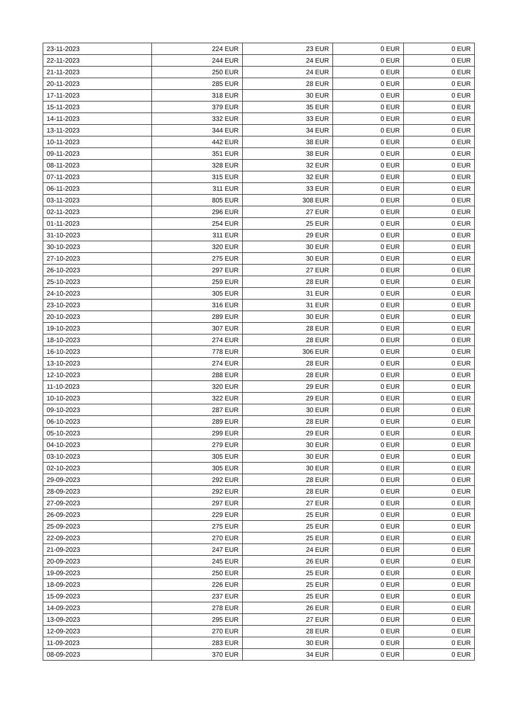| 23-11-2023 | 224 EUR | 23 EUR | 0 EUR | 0 EUR |
| 22-11-2023 | 244 EUR | 24 EUR | 0 EUR | 0 EUR |
| 21-11-2023 | 250 EUR | 24 EUR | 0 EUR | 0 EUR |
| 20-11-2023 | 285 EUR | 28 EUR | 0 EUR | 0 EUR |
| 17-11-2023 | 318 EUR | 30 EUR | 0 EUR | 0 EUR |
| 15-11-2023 | 379 EUR | 35 EUR | 0 EUR | 0 EUR |
| 14-11-2023 | 332 EUR | 33 EUR | 0 EUR | 0 EUR |
| 13-11-2023 | 344 EUR | 34 EUR | 0 EUR | 0 EUR |
| 10-11-2023 | 442 EUR | 38 EUR | 0 EUR | 0 EUR |
| 09-11-2023 | 351 EUR | 38 EUR | 0 EUR | 0 EUR |
| 08-11-2023 | 328 EUR | 32 EUR | 0 EUR | 0 EUR |
| 07-11-2023 | 315 EUR | 32 EUR | 0 EUR | 0 EUR |
| 06-11-2023 | 311 EUR | 33 EUR | 0 EUR | 0 EUR |
| 03-11-2023 | 805 EUR | 308 EUR | 0 EUR | 0 EUR |
| 02-11-2023 | 296 EUR | 27 EUR | 0 EUR | 0 EUR |
| 01-11-2023 | 254 EUR | 25 EUR | 0 EUR | 0 EUR |
| 31-10-2023 | 311 EUR | 29 EUR | 0 EUR | 0 EUR |
| 30-10-2023 | 320 EUR | 30 EUR | 0 EUR | 0 EUR |
| 27-10-2023 | 275 EUR | 30 EUR | 0 EUR | 0 EUR |
| 26-10-2023 | 297 EUR | 27 EUR | 0 EUR | 0 EUR |
| 25-10-2023 | 259 EUR | 28 EUR | 0 EUR | 0 EUR |
| 24-10-2023 | 305 EUR | 31 EUR | 0 EUR | 0 EUR |
| 23-10-2023 | 316 EUR | 31 EUR | 0 EUR | 0 EUR |
| 20-10-2023 | 289 EUR | 30 EUR | 0 EUR | 0 EUR |
| 19-10-2023 | 307 EUR | 28 EUR | 0 EUR | 0 EUR |
| 18-10-2023 | 274 EUR | 28 EUR | 0 EUR | 0 EUR |
| 16-10-2023 | 778 EUR | 306 EUR | 0 EUR | 0 EUR |
| 13-10-2023 | 274 EUR | 28 EUR | 0 EUR | 0 EUR |
| 12-10-2023 | 288 EUR | 28 EUR | 0 EUR | 0 EUR |
| 11-10-2023 | 320 EUR | 29 EUR | 0 EUR | 0 EUR |
| 10-10-2023 | 322 EUR | 29 EUR | 0 EUR | 0 EUR |
| 09-10-2023 | 287 EUR | 30 EUR | 0 EUR | 0 EUR |
| 06-10-2023 | 289 EUR | 28 EUR | 0 EUR | 0 EUR |
| 05-10-2023 | 299 EUR | 29 EUR | 0 EUR | 0 EUR |
| 04-10-2023 | 279 EUR | 30 EUR | 0 EUR | 0 EUR |
| 03-10-2023 | 305 EUR | 30 EUR | 0 EUR | 0 EUR |
| 02-10-2023 | 305 EUR | 30 EUR | 0 EUR | 0 EUR |
| 29-09-2023 | 292 EUR | 28 EUR | 0 EUR | 0 EUR |
| 28-09-2023 | 292 EUR | 28 EUR | 0 EUR | 0 EUR |
| 27-09-2023 | 297 EUR | 27 EUR | 0 EUR | 0 EUR |
| 26-09-2023 | 229 EUR | 25 EUR | 0 EUR | 0 EUR |
| 25-09-2023 | 275 EUR | 25 EUR | 0 EUR | 0 EUR |
| 22-09-2023 | 270 EUR | 25 EUR | 0 EUR | 0 EUR |
| 21-09-2023 | 247 EUR | 24 EUR | 0 EUR | 0 EUR |
| 20-09-2023 | 245 EUR | 26 EUR | 0 EUR | 0 EUR |
| 19-09-2023 | 250 EUR | 25 EUR | 0 EUR | 0 EUR |
| 18-09-2023 | 226 EUR | 25 EUR | 0 EUR | 0 EUR |
| 15-09-2023 | 237 EUR | 25 EUR | 0 EUR | 0 EUR |
| 14-09-2023 | 278 EUR | 26 EUR | 0 EUR | 0 EUR |
| 13-09-2023 | 295 EUR | 27 EUR | 0 EUR | 0 EUR |
| 12-09-2023 | 270 EUR | 28 EUR | 0 EUR | 0 EUR |
| 11-09-2023 | 283 EUR | 30 EUR | 0 EUR | 0 EUR |
| 08-09-2023 | 370 EUR | 34 EUR | 0 EUR | 0 EUR |